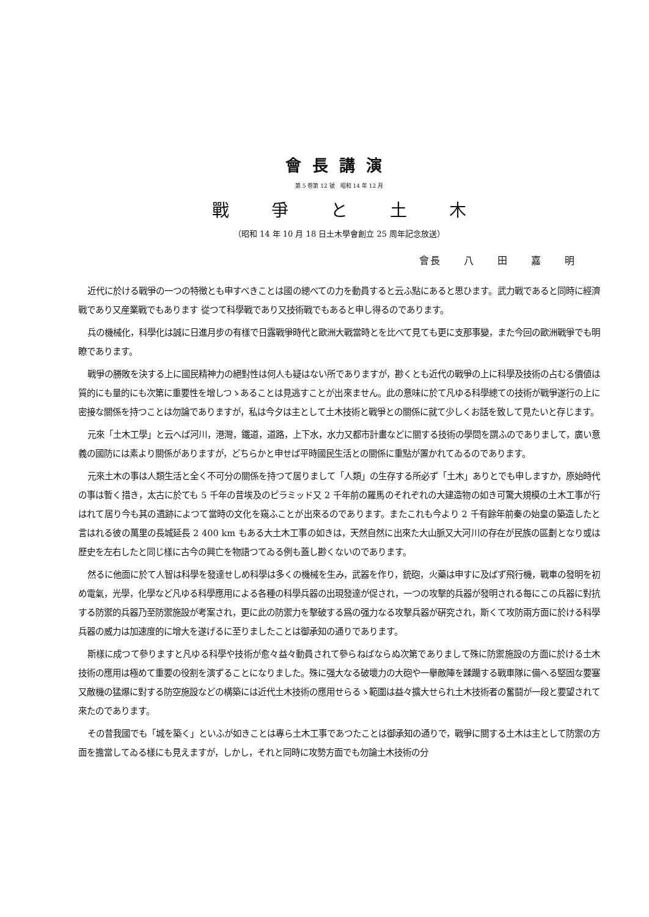會長講演
第 5 卷第 12 號　昭和 14 年 12 月
戰 爭 と 土 木
（昭和 14 年 10 月 18 日土木學會創立 25 周年記念放送）
會長 八 田 嘉 明
近代に於ける戰爭の一つの特徴とも申すべきことは國の總べての力を動員すると云ふ點にあると思ひます。武力戰であると同時に經濟戰であり又産業戰でもあります 從つて科學戰であり又技術戰でもあると申し得るのであります。
兵の機械化，科學化は誠に日進月步の有樣で日露戰爭時代と歐洲大戰當時とを比べて見ても更に支那事變，また今回の歐洲戰爭でも明瞭であります。
戰爭の勝敗を決する上に國民精神力の絕對性は何人も疑はない所でありますが，尠くとも近代の戰爭の上に科學及技術の占むる價値は質的にも量的にも次第に重要性を增しつゝあることは見逃すことが出來ません。此の意味に於て凡ゆる科學總ての技術が戰爭遂行の上に密接な關係を持つことは勿論でありますが，私は今夕は主として土木技術と戰爭との關係に就て少しくお話を致して見たいと存じます。
元來「土木工學」と云へば河川，港灣，鐵道，道路，上下水，水力又都市計畫などに關する技術の學問を謂ふのでありまして，廣い意義の國防には素より關係がありますが，どちらかと申せば平時國民生活との關係に重點が置かれてゐるのであります。
元來土木の事は人類生活と全く不可分の關係を持つて居りまして「人類」の生存する所必ず「土木」ありとでも申しますか，原始時代の事は暫く措き，太古に於ても 5 千年の昔埃及のピラミッド又 2 千年前の羅馬のそれぞれの大建造物の如き可驚大規模の土木工事が行はれて居り今も其の遺跡によつて當時の文化を窺ふことが出來るのであります。またこれも今より 2 千有餘年前秦の始皇の築造したと言はれる彼の萬里の長城延長 2 400 km もある大土木工事の如きは，天然自然に出來た大山脈又大河川の存在が民族の區劃となり或は歷史を左右したと同じ樣に古今の興亡を物語つてゐる例も蓋し尠くないのであります。
然るに他面に於て人智は科學を發達せしめ科學は多くの機械を生み，武器を作り，銃砲，火藥は申すに及ばず飛行機，戰車の發明を初め電氣，光學，化學など凡ゆる科學應用による各種の科學兵器の出現發達が促され，一つの攻擊的兵器が發明される每にこの兵器に對抗する防禦的兵器乃至防禦施設が考案され，更に此の防禦力を擊破する爲の强力なる攻擊兵器が硏究され，斯くて攻防兩方面に於ける科學兵器の威力は加速度的に增大を遂げるに至りましたことは御承知の通りであります。
斯樣に成つて參りますと凡ゆる科學や技術が愈々益々動員されて參らねばならぬ次第でありまして殊に防禦施設の方面に於ける土木技術の應用は極めて重要の役割を演ずることになりました。殊に强大なる破壞力の大砲や一擧敵陣を蹂躪する戰車隊に備へる堅固な要塞又敵機の猛爆に對する防空施設などの構築には近代土木技術の應用せらるゝ範圍は益々擴大せられ土木技術者の奮鬪が一段と要望されて來たのであります。
その昔我國でも「城を築く」といふが如きことは專ら土木工事であつたことは御承知の通りで，戰爭に關する土木は主として防禦の方面を擔當してゐる樣にも見えますが，しかし，それと同時に攻勢方面でも勿論土木技術の分